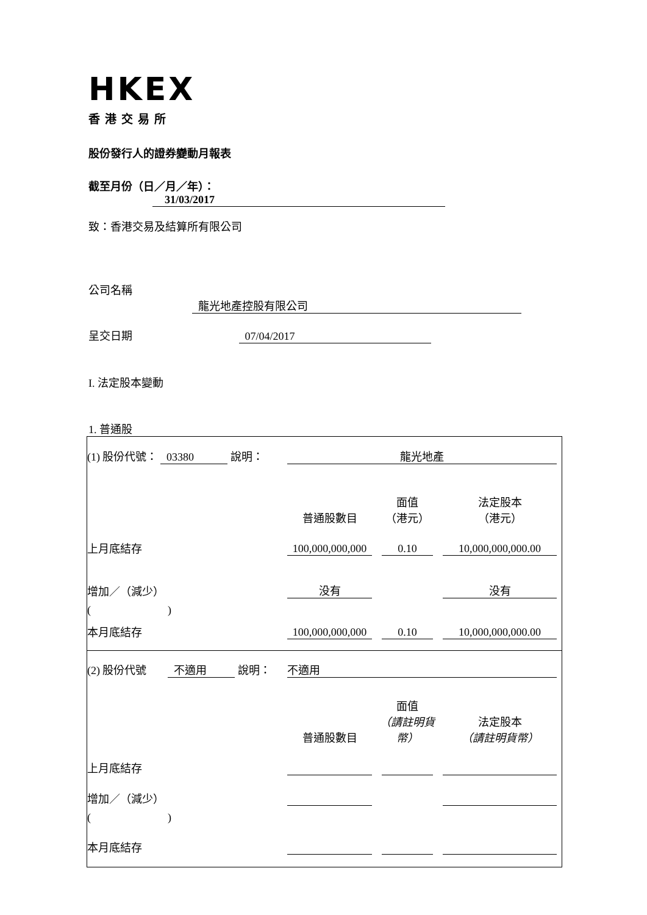HKEX
香港交易所
股份發行人的證券變動月報表
截至月份（日／月／年）： 31/03/2017
致：香港交易及結算所有限公司
公司名稱 龍光地產控股有限公司
呈交日期 07/04/2017
I. 法定股本變動
1. 普通股
| (1) 股份代號： 03380 說明： | 龍光地產 | | |
| | 普通股數目 | 面值 （港元） | 法定股本 （港元） |
| 上月底結存 | 100,000,000,000 | 0.10 | 10,000,000,000.00 |
| 增加／（減少） | 没有 | | 没有 |
| ( ) | | | |
| 本月底結存 | 100,000,000,000 | 0.10 | 10,000,000,000.00 |
| (2) 股份代號 不適用 說明： | 不適用 | | |
| | 普通股數目 | 面值 （請註明貨幣） | 法定股本 （請註明貨幣） |
| 上月底結存 | | | |
| 增加／（減少） | | | |
| ( ) | | | |
| 本月底結存 | | | |